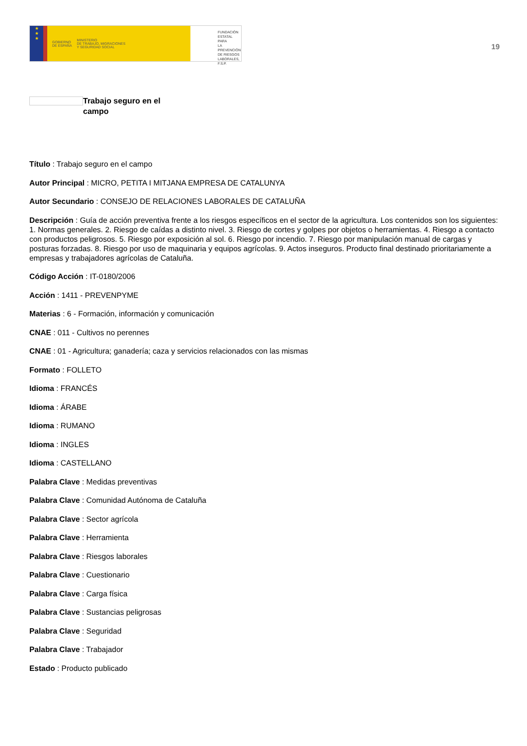★
★
★
GOBIERNO
DE ESPAÑA MINISTERIO
DE TRABAJO, MIGRACIONES
Y SEGURIDAD SOCIAL
FUNDACIÓN
ESTATAL PARA
LA PREVENCIÓN
DE RIESGOS
LABORALES, F.S.P.
19
Trabajo seguro en el campo
Título : Trabajo seguro en el campo
Autor Principal : MICRO, PETITA I MITJANA EMPRESA DE CATALUNYA
Autor Secundario : CONSEJO DE RELACIONES LABORALES DE CATALUÑA
Descripción : Guía de acción preventiva frente a los riesgos específicos en el sector de la agricultura. Los contenidos son los siguientes: 1. Normas generales. 2. Riesgo de caídas a distinto nivel. 3. Riesgo de cortes y golpes por objetos o herramientas. 4. Riesgo a contacto con productos peligrosos. 5. Riesgo por exposición al sol. 6. Riesgo por incendio. 7. Riesgo por manipulación manual de cargas y posturas forzadas. 8. Riesgo por uso de maquinaria y equipos agrícolas. 9. Actos inseguros. Producto final destinado prioritariamente a empresas y trabajadores agrícolas de Cataluña.
Código Acción : IT-0180/2006
Acción : 1411 - PREVENPYME
Materias : 6 - Formación, información y comunicación
CNAE : 011 - Cultivos no perennes
CNAE : 01 - Agricultura; ganadería; caza y servicios relacionados con las mismas
Formato : FOLLETO
Idioma : FRANCÉS
Idioma : ÁRABE
Idioma : RUMANO
Idioma : INGLES
Idioma : CASTELLANO
Palabra Clave : Medidas preventivas
Palabra Clave : Comunidad Autónoma de Cataluña
Palabra Clave : Sector agrícola
Palabra Clave : Herramienta
Palabra Clave : Riesgos laborales
Palabra Clave : Cuestionario
Palabra Clave : Carga física
Palabra Clave : Sustancias peligrosas
Palabra Clave : Seguridad
Palabra Clave : Trabajador
Estado : Producto publicado